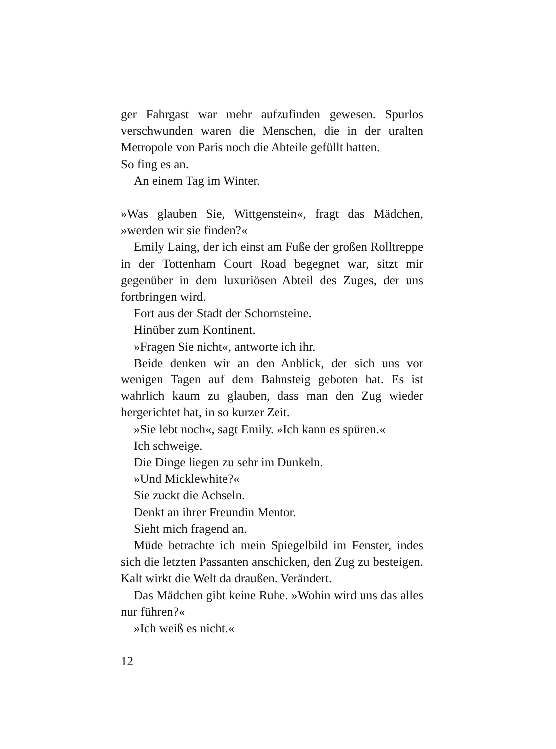ger Fahrgast war mehr aufzufinden gewesen. Spurlos verschwunden waren die Menschen, die in der uralten Metropole von Paris noch die Abteile gefüllt hatten.
So fing es an.
An einem Tag im Winter.
»Was glauben Sie, Wittgenstein«, fragt das Mädchen, »werden wir sie finden?«
Emily Laing, der ich einst am Fuße der großen Rolltreppe in der Tottenham Court Road begegnet war, sitzt mir gegenüber in dem luxuriösen Abteil des Zuges, der uns fortbringen wird.
Fort aus der Stadt der Schornsteine.
Hinüber zum Kontinent.
»Fragen Sie nicht«, antworte ich ihr.
Beide denken wir an den Anblick, der sich uns vor wenigen Tagen auf dem Bahnsteig geboten hat. Es ist wahrlich kaum zu glauben, dass man den Zug wieder hergerichtet hat, in so kurzer Zeit.
»Sie lebt noch«, sagt Emily. »Ich kann es spüren.«
Ich schweige.
Die Dinge liegen zu sehr im Dunkeln.
»Und Micklewhite?«
Sie zuckt die Achseln.
Denkt an ihrer Freundin Mentor.
Sieht mich fragend an.
Müde betrachte ich mein Spiegelbild im Fenster, indes sich die letzten Passanten anschicken, den Zug zu besteigen. Kalt wirkt die Welt da draußen. Verändert.
Das Mädchen gibt keine Ruhe. »Wohin wird uns das alles nur führen?«
»Ich weiß es nicht.«
12